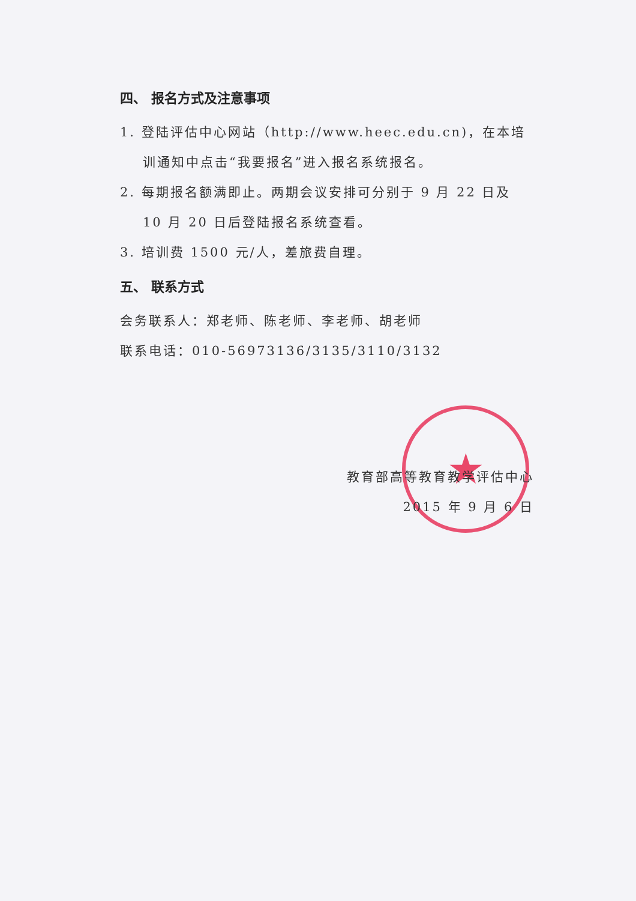★
四、 报名方式及注意事项
1. 登陆评估中心网站（http://www.heec.edu.cn)，在本培训通知中点击“我要报名”进入报名系统报名。
2. 每期报名额满即止。两期会议安排可分别于 9 月 22 日及 10 月 20 日后登陆报名系统查看。
3. 培训费 1500 元/人，差旅费自理。
五、 联系方式
会务联系人：郑老师、陈老师、李老师、胡老师
联系电话：010-56973136/3135/3110/3132
教育部高等教育教学评估中心
2015 年 9 月 6 日